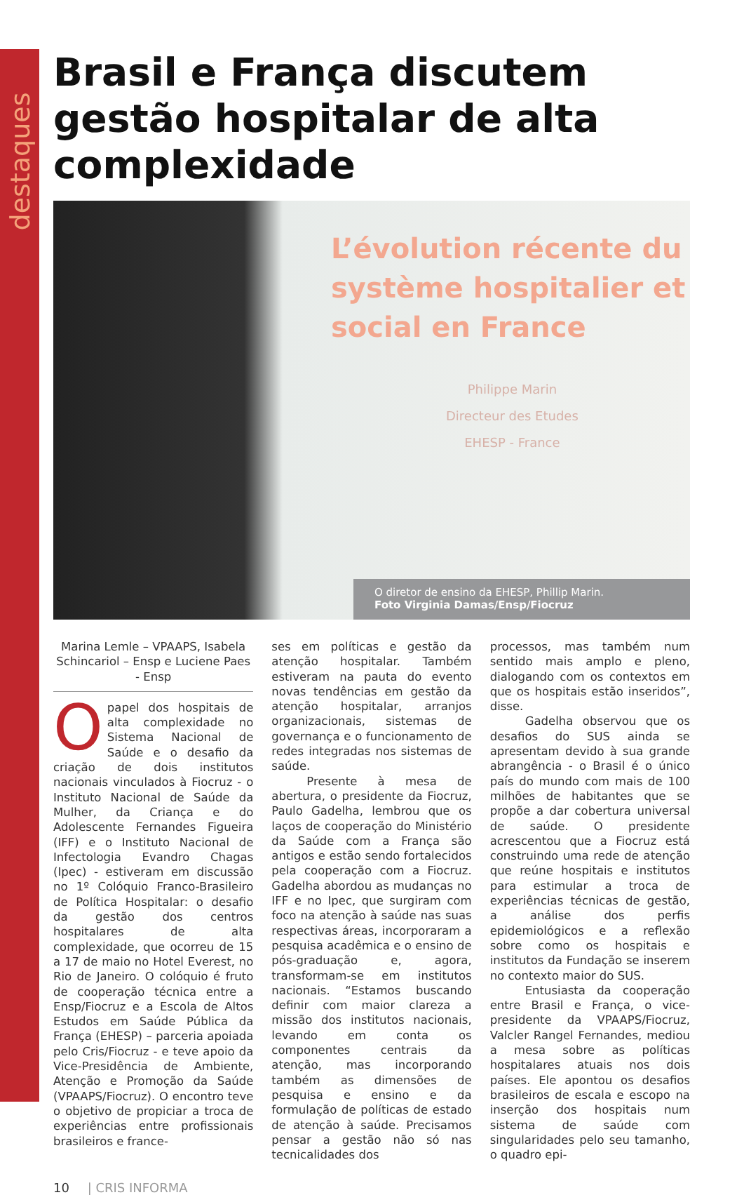destaques
Brasil e França discutem gestão hospitalar de alta complexidade
L’évolution récente du
système hospitalier et
social en France
Philippe Marin
Directeur des Etudes
EHESP - France
O diretor de ensino da EHESP, Phillip Marin.
Foto Virginia Damas/Ensp/Fiocruz
Marina Lemle – VPAAPS, Isabela Schincariol – Ensp e Luciene Paes - Ensp
Opapel dos hospitais de alta complexidade no Sistema Nacional de Saúde e o desafio da criação de dois institutos nacionais vinculados à Fiocruz - o Instituto Nacional de Saúde da Mulher, da Criança e do Adolescente Fernandes Figueira (IFF) e o Instituto Nacional de Infectologia Evandro Chagas (Ipec) - estiveram em discussão no 1º Colóquio Franco-Brasileiro de Política Hospitalar: o desafio da gestão dos centros hospitalares de alta complexidade, que ocorreu de 15 a 17 de maio no Hotel Everest, no Rio de Janeiro. O colóquio é fruto de cooperação técnica entre a Ensp/Fiocruz e a Escola de Altos Estudos em Saúde Pública da França (EHESP) – parceria apoiada pelo Cris/Fiocruz - e teve apoio da Vice-Presidência de Ambiente, Atenção e Promoção da Saúde (VPAAPS/Fiocruz). O encontro teve o objetivo de propiciar a troca de experiências entre profissionais brasileiros e france-
ses em políticas e gestão da atenção hospitalar. Também estiveram na pauta do evento novas tendências em gestão da atenção hospitalar, arranjos organizacionais, sistemas de governança e o funcionamento de redes integradas nos sistemas de saúde.
Presente à mesa de abertura, o presidente da Fiocruz, Paulo Gadelha, lembrou que os laços de cooperação do Ministério da Saúde com a França são antigos e estão sendo fortalecidos pela cooperação com a Fiocruz. Gadelha abordou as mudanças no IFF e no Ipec, que surgiram com foco na atenção à saúde nas suas respectivas áreas, incorporaram a pesquisa acadêmica e o ensino de pós-graduação e, agora, transformam-se em institutos nacionais. “Estamos buscando definir com maior clareza a missão dos institutos nacionais, levando em conta os componentes centrais da atenção, mas incorporando também as dimensões de pesquisa e ensino e da formulação de políticas de estado de atenção à saúde. Precisamos pensar a gestão não só nas tecnicalidades dos
processos, mas também num sentido mais amplo e pleno, dialogando com os contextos em que os hospitais estão inseridos”, disse.
Gadelha observou que os desafios do SUS ainda se apresentam devido à sua grande abrangência - o Brasil é o único país do mundo com mais de 100 milhões de habitantes que se propõe a dar cobertura universal de saúde. O presidente acrescentou que a Fiocruz está construindo uma rede de atenção que reúne hospitais e institutos para estimular a troca de experiências técnicas de gestão, a análise dos perfis epidemiológicos e a reflexão sobre como os hospitais e institutos da Fundação se inserem no contexto maior do SUS.
Entusiasta da cooperação entre Brasil e França, o vice-presidente da VPAAPS/Fiocruz, Valcler Rangel Fernandes, mediou a mesa sobre as políticas hospitalares atuais nos dois países. Ele apontou os desafios brasileiros de escala e escopo na inserção dos hospitais num sistema de saúde com singularidades pelo seu tamanho, o quadro epi-
10 | CRIS INFORMA